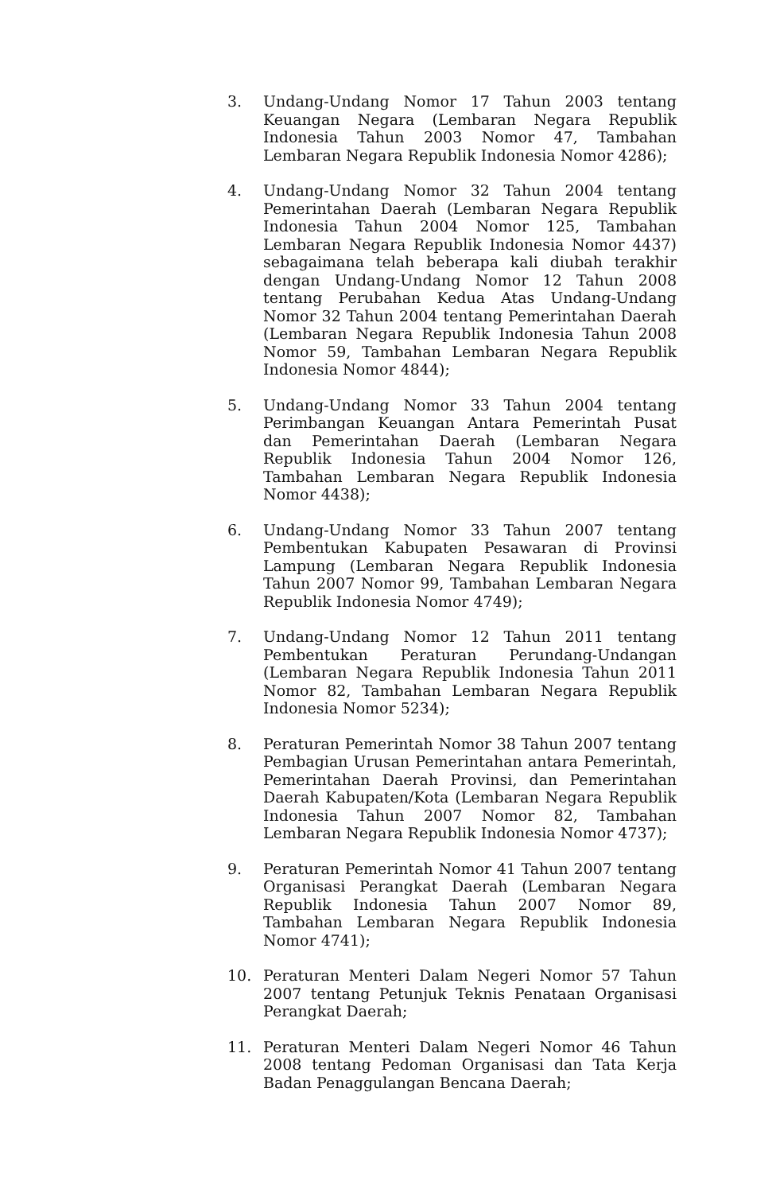3. Undang-Undang Nomor 17 Tahun 2003 tentang Keuangan Negara (Lembaran Negara Republik Indonesia Tahun 2003 Nomor 47, Tambahan Lembaran Negara Republik Indonesia Nomor 4286);
4. Undang-Undang Nomor 32 Tahun 2004 tentang Pemerintahan Daerah (Lembaran Negara Republik Indonesia Tahun 2004 Nomor 125, Tambahan Lembaran Negara Republik Indonesia Nomor 4437) sebagaimana telah beberapa kali diubah terakhir dengan Undang-Undang Nomor 12 Tahun 2008 tentang Perubahan Kedua Atas Undang-Undang Nomor 32 Tahun 2004 tentang Pemerintahan Daerah (Lembaran Negara Republik Indonesia Tahun 2008 Nomor 59, Tambahan Lembaran Negara Republik Indonesia Nomor 4844);
5. Undang-Undang Nomor 33 Tahun 2004 tentang Perimbangan Keuangan Antara Pemerintah Pusat dan Pemerintahan Daerah (Lembaran Negara Republik Indonesia Tahun 2004 Nomor 126, Tambahan Lembaran Negara Republik Indonesia Nomor 4438);
6. Undang-Undang Nomor 33 Tahun 2007 tentang Pembentukan Kabupaten Pesawaran di Provinsi Lampung (Lembaran Negara Republik Indonesia Tahun 2007 Nomor 99, Tambahan Lembaran Negara Republik Indonesia Nomor 4749);
7. Undang-Undang Nomor 12 Tahun 2011 tentang Pembentukan Peraturan Perundang-Undangan (Lembaran Negara Republik Indonesia Tahun 2011 Nomor 82, Tambahan Lembaran Negara Republik Indonesia Nomor 5234);
8. Peraturan Pemerintah Nomor 38 Tahun 2007 tentang Pembagian Urusan Pemerintahan antara Pemerintah, Pemerintahan Daerah Provinsi, dan Pemerintahan Daerah Kabupaten/Kota (Lembaran Negara Republik Indonesia Tahun 2007 Nomor 82, Tambahan Lembaran Negara Republik Indonesia Nomor 4737);
9. Peraturan Pemerintah Nomor 41 Tahun 2007 tentang Organisasi Perangkat Daerah (Lembaran Negara Republik Indonesia Tahun 2007 Nomor 89, Tambahan Lembaran Negara Republik Indonesia Nomor 4741);
10. Peraturan Menteri Dalam Negeri Nomor 57 Tahun 2007 tentang Petunjuk Teknis Penataan Organisasi Perangkat Daerah;
11. Peraturan Menteri Dalam Negeri Nomor 46 Tahun 2008 tentang Pedoman Organisasi dan Tata Kerja Badan Penaggulangan Bencana Daerah;